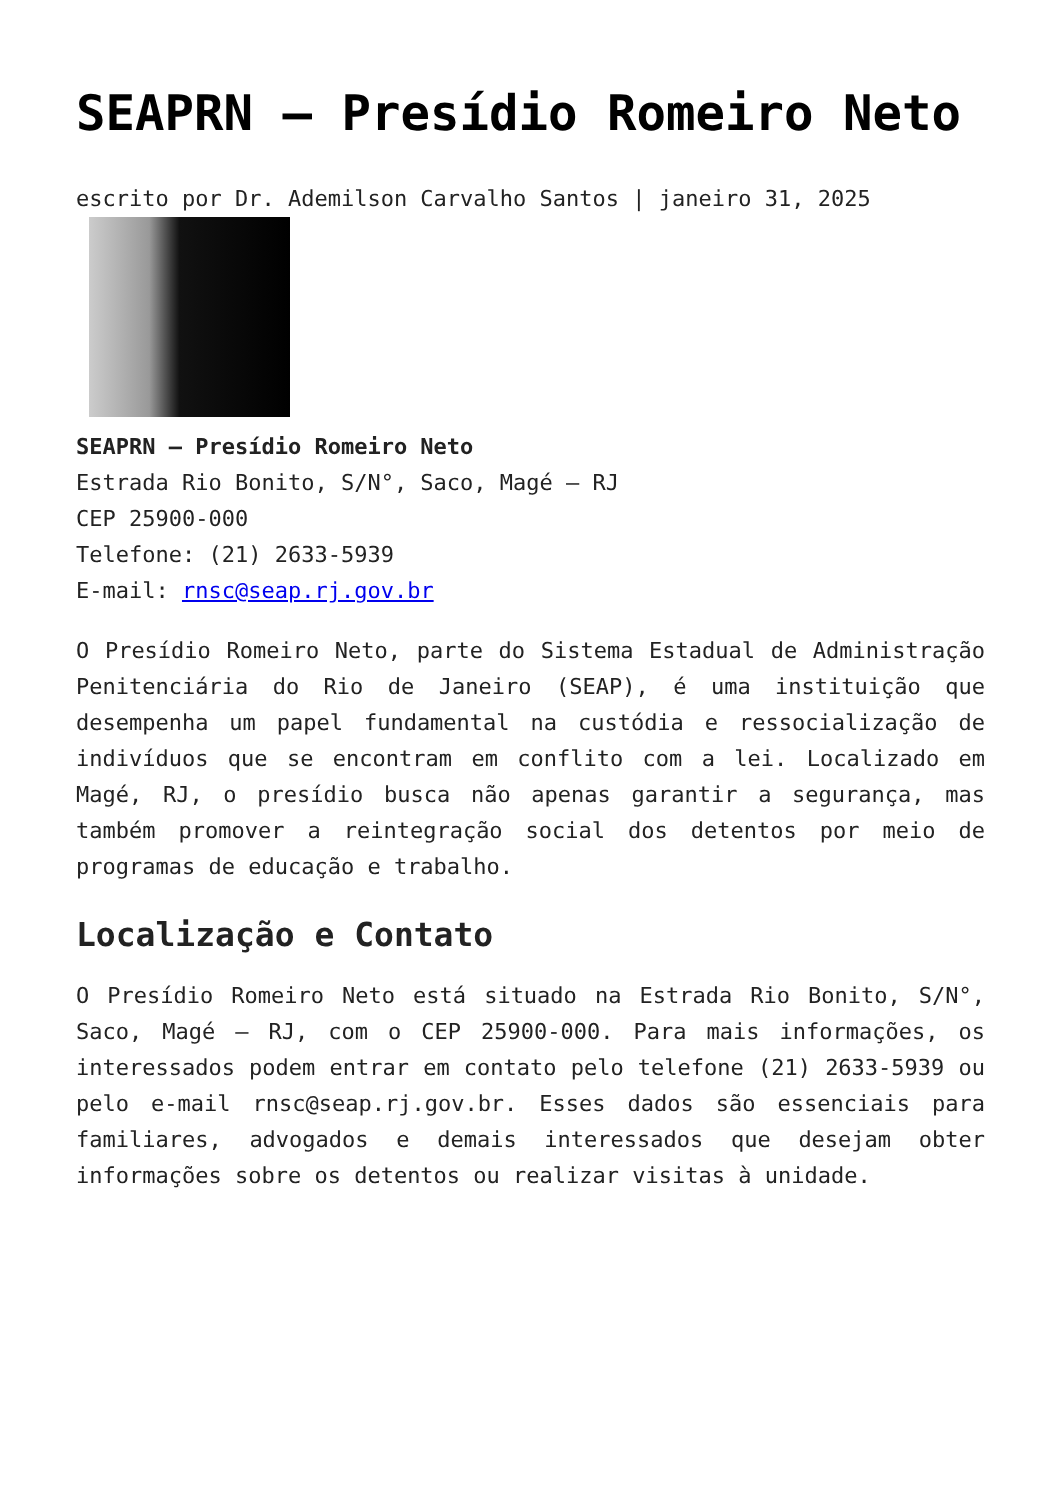SEAPRN – Presídio Romeiro Neto
escrito por Dr. Ademilson Carvalho Santos | janeiro 31, 2025
SEAPRN – Presídio Romeiro Neto
Estrada Rio Bonito, S/N°, Saco, Magé – RJ
CEP 25900-000
Telefone: (21) 2633-5939
E-mail: rnsc@seap.rj.gov.br
O Presídio Romeiro Neto, parte do Sistema Estadual de Administração Penitenciária do Rio de Janeiro (SEAP), é uma instituição que desempenha um papel fundamental na custódia e ressocialização de indivíduos que se encontram em conflito com a lei. Localizado em Magé, RJ, o presídio busca não apenas garantir a segurança, mas também promover a reintegração social dos detentos por meio de programas de educação e trabalho.
Localização e Contato
O Presídio Romeiro Neto está situado na Estrada Rio Bonito, S/N°, Saco, Magé – RJ, com o CEP 25900-000. Para mais informações, os interessados podem entrar em contato pelo telefone (21) 2633-5939 ou pelo e-mail rnsc@seap.rj.gov.br. Esses dados são essenciais para familiares, advogados e demais interessados que desejam obter informações sobre os detentos ou realizar visitas à unidade.